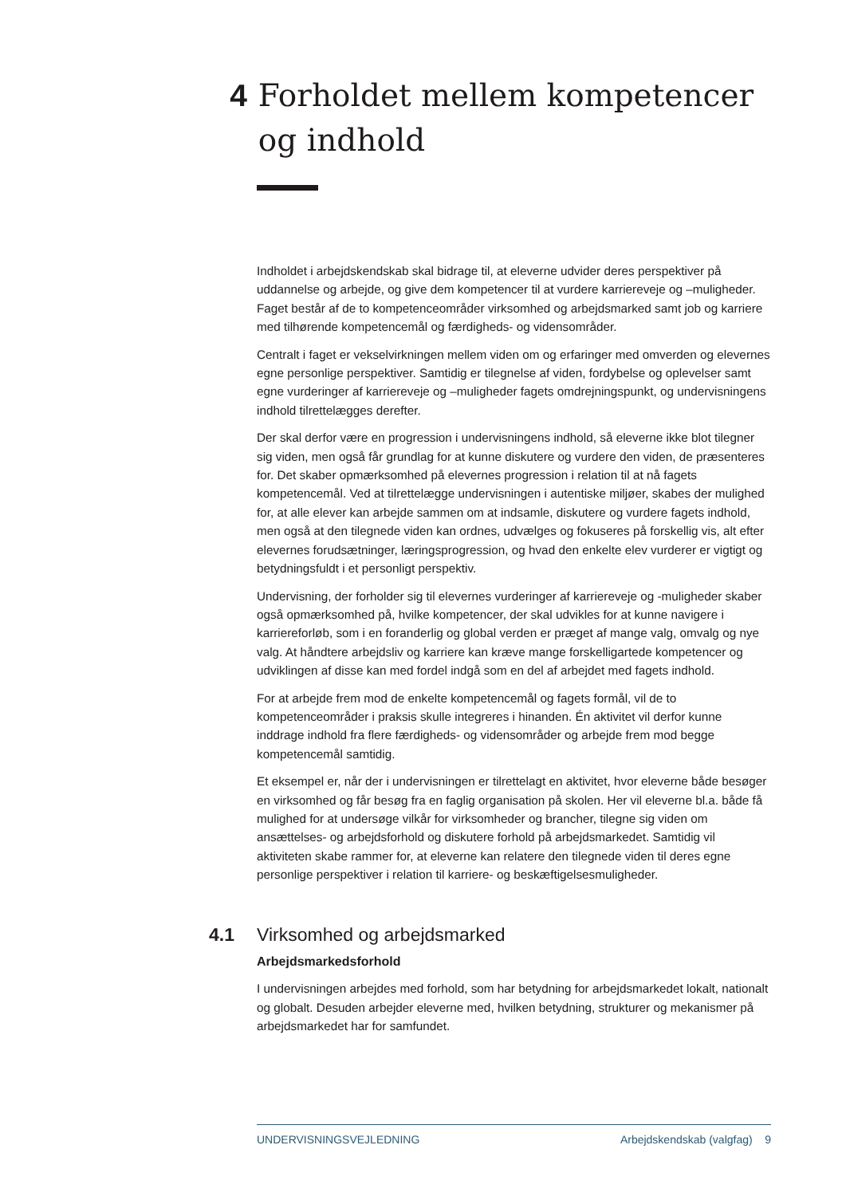4 Forholdet mellem kompetencer og indhold
Indholdet i arbejdskendskab skal bidrage til, at eleverne udvider deres perspektiver på uddannelse og arbejde, og give dem kompetencer til at vurdere karriereveje og –muligheder. Faget består af de to kompetenceområder virksomhed og arbejdsmarked samt job og karriere med tilhørende kompetencemål og færdigheds- og vidensområder.
Centralt i faget er vekselvirkningen mellem viden om og erfaringer med omverden og elevernes egne personlige perspektiver. Samtidig er tilegnelse af viden, fordybelse og oplevelser samt egne vurderinger af karriereveje og –muligheder fagets omdrejningspunkt, og undervisningens indhold tilrettelægges derefter.
Der skal derfor være en progression i undervisningens indhold, så eleverne ikke blot tilegner sig viden, men også får grundlag for at kunne diskutere og vurdere den viden, de præsenteres for. Det skaber opmærksomhed på elevernes progression i relation til at nå fagets kompetencemål. Ved at tilrettelægge undervisningen i autentiske miljøer, skabes der mulighed for, at alle elever kan arbejde sammen om at indsamle, diskutere og vurdere fagets indhold, men også at den tilegnede viden kan ordnes, udvælges og fokuseres på forskellig vis, alt efter elevernes forudsætninger, læringsprogression, og hvad den enkelte elev vurderer er vigtigt og betydningsfuldt i et personligt perspektiv.
Undervisning, der forholder sig til elevernes vurderinger af karriereveje og -muligheder skaber også opmærksomhed på, hvilke kompetencer, der skal udvikles for at kunne navigere i karriereforløb, som i en foranderlig og global verden er præget af mange valg, omvalg og nye valg. At håndtere arbejdsliv og karriere kan kræve mange forskelligartede kompetencer og udviklingen af disse kan med fordel indgå som en del af arbejdet med fagets indhold.
For at arbejde frem mod de enkelte kompetencemål og fagets formål, vil de to kompetenceområder i praksis skulle integreres i hinanden. Én aktivitet vil derfor kunne inddrage indhold fra flere færdigheds- og vidensområder og arbejde frem mod begge kompetencemål samtidig.
Et eksempel er, når der i undervisningen er tilrettelagt en aktivitet, hvor eleverne både besøger en virksomhed og får besøg fra en faglig organisation på skolen. Her vil eleverne bl.a. både få mulighed for at undersøge vilkår for virksomheder og brancher, tilegne sig viden om ansættelses- og arbejdsforhold og diskutere forhold på arbejdsmarkedet. Samtidig vil aktiviteten skabe rammer for, at eleverne kan relatere den tilegnede viden til deres egne personlige perspektiver i relation til karriere- og beskæftigelsesmuligheder.
4.1 Virksomhed og arbejdsmarked
Arbejdsmarkedsforhold
I undervisningen arbejdes med forhold, som har betydning for arbejdsmarkedet lokalt, nationalt og globalt. Desuden arbejder eleverne med, hvilken betydning, strukturer og mekanismer på arbejdsmarkedet har for samfundet.
UNDERVISNINGSVEJLEDNING Arbejdskendskab (valgfag) 9